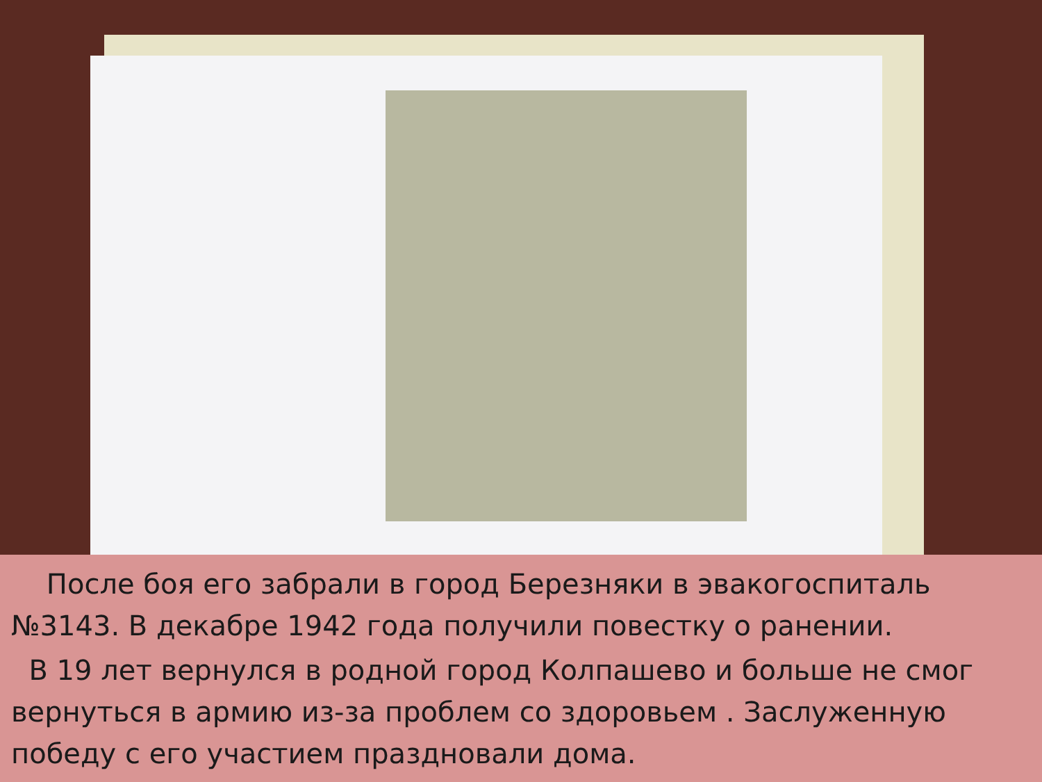После боя его забрали в город Березняки в эвакогоспиталь №3143. В декабре 1942 года получили повестку о ранении.
В 19 лет вернулся в родной город Колпашево и больше не смог вернуться в армию из-за проблем со здоровьем . Заслуженную победу с его участием праздновали дома.